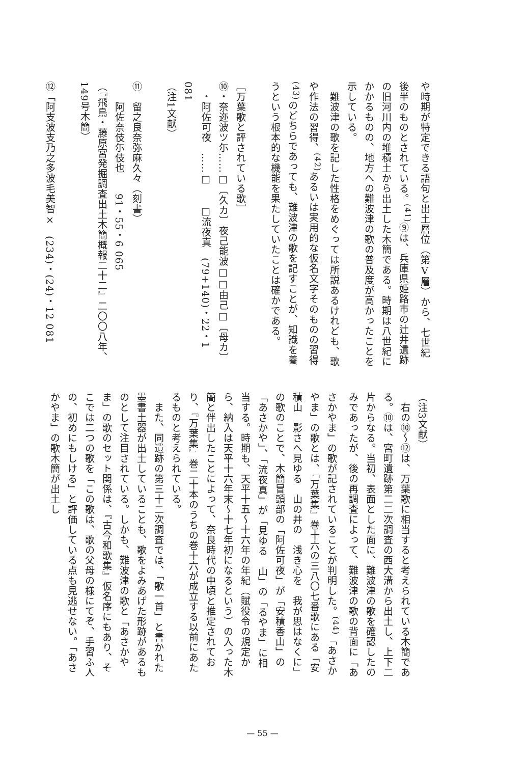や時期が特定できる語句と出土層位（第Ⅴ層）から、七世紀後半のものとされている。<sup>(41)</sup>⑨は、兵庫県姫路市の辻井遺跡の旧河川内の堆積土から出土した木簡である。時期は八世紀にかかるものの、地方への難波津の歌の普及度が高かったことを示している。
　難波津の歌を記した性格をめぐっては所説あるけれども、歌や作法の習得、<sup>(42)</sup>あるいは実用的な仮名文字そのものの習得<sup>(43)</sup>のどちらであっても、難波津の歌を記すことが、知識を養うという根本的な機能を果たしていたことは確かである。
［万葉歌と評されている歌］
⑩・奈迩波ツ尓……□〔久カ〕夜己能波□□由己□〔母カ〕
　・阿佐可夜　……□　　□流夜真　(79+140)・22・1 081
（注1文献）
⑪　留之良奈弥麻久々（刻書）
　　阿佐奈伎尓伎也　　91・55・6 065
（『飛鳥・藤原宮発掘調査出土木簡概報二十二』二〇〇八年、149号木簡）
⑫「阿支波支乃之多波毛美智×　(234)・(24)・12 081
（注3文献）
　右の⑩～⑫は、万葉歌に相当すると考えられている木簡である。⑩は、宮町遺跡第二二次調査の西大溝から出土し、上下二片からなる。当初、表面とした面に、難波津の歌を確認したのみであったが、後の再調査によって、難波津の歌の背面に「あさかやま」の歌が記されていることが判明した。<sup>(44)</sup>「あさかやま」の歌とは、『万葉集』巻十六の三八〇七番歌にある「安積山　影さへ見ゆる　山の井の　浅き心を　我が思はなくに」の歌のことで、木簡冒頭部の「阿佐可夜」が「安積香山」の「あさかや」、「流夜真」が「見ゆる　山」の「るやま」に相当する。時期も、天平十五～十六年の年紀（賦役令の規定から、納入は天平十六年末～十七年初になるという）の入った木簡と伴出したことによって、奈良時代の中頃と推定されており、『万葉集』巻二十本のうちの巻十六が成立する以前にあたるものと考えられている。
　また、同遺跡の第三十二次調査では、「歌一首」と書かれた墨書土器が出土していることも、歌をよみあげた形跡があるものとして注目されている。しかも、難波津の歌と「あさかやま」の歌のセット関係は、『古今和歌集』仮名序にもあり、そこでは二つの歌を「この歌は、歌の父母の様にてぞ、手習ふ人の、初めにもしける」と評価している点も見逃せない。「あさかやま」の歌木簡が出土し
— 55 —